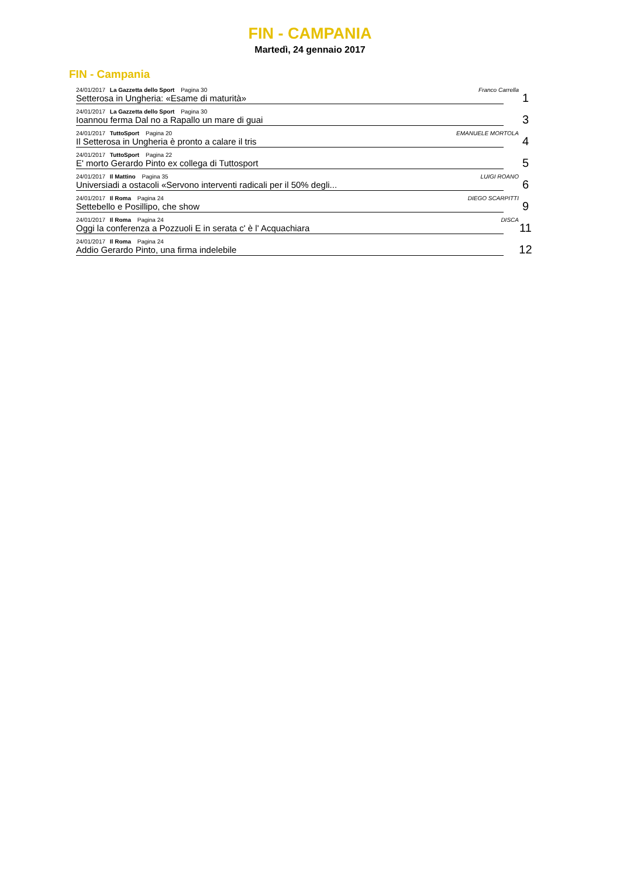FIN - CAMPANIA
Martedì, 24 gennaio 2017
FIN - Campania
| 24/01/2017 La Gazzetta dello Sport Pagina 30 Franco Carrella Setterosa in Ungheria: «Esame di maturità» | 1 |
| 24/01/2017 La Gazzetta dello Sport Pagina 30 Ioannou ferma Dal no a Rapallo un mare di guai | 3 |
| 24/01/2017 TuttoSport Pagina 20 EMANUELE MORTOLA Il Setterosa in Ungheria è pronto a calare il tris | 4 |
| 24/01/2017 TuttoSport Pagina 22 E' morto Gerardo Pinto ex collega di Tuttosport | 5 |
| 24/01/2017 Il Mattino Pagina 35 LUIGI ROANO Universiadi a ostacoli «Servono interventi radicali per il 50% degli... | 6 |
| 24/01/2017 Il Roma Pagina 24 DIEGO SCARPITTI Settebello e Posillipo, che show | 9 |
| 24/01/2017 Il Roma Pagina 24 DISCA Oggi la conferenza a Pozzuoli E in serata c' è l' Acquachiara | 11 |
| 24/01/2017 Il Roma Pagina 24 Addio Gerardo Pinto, una firma indelebile | 12 |